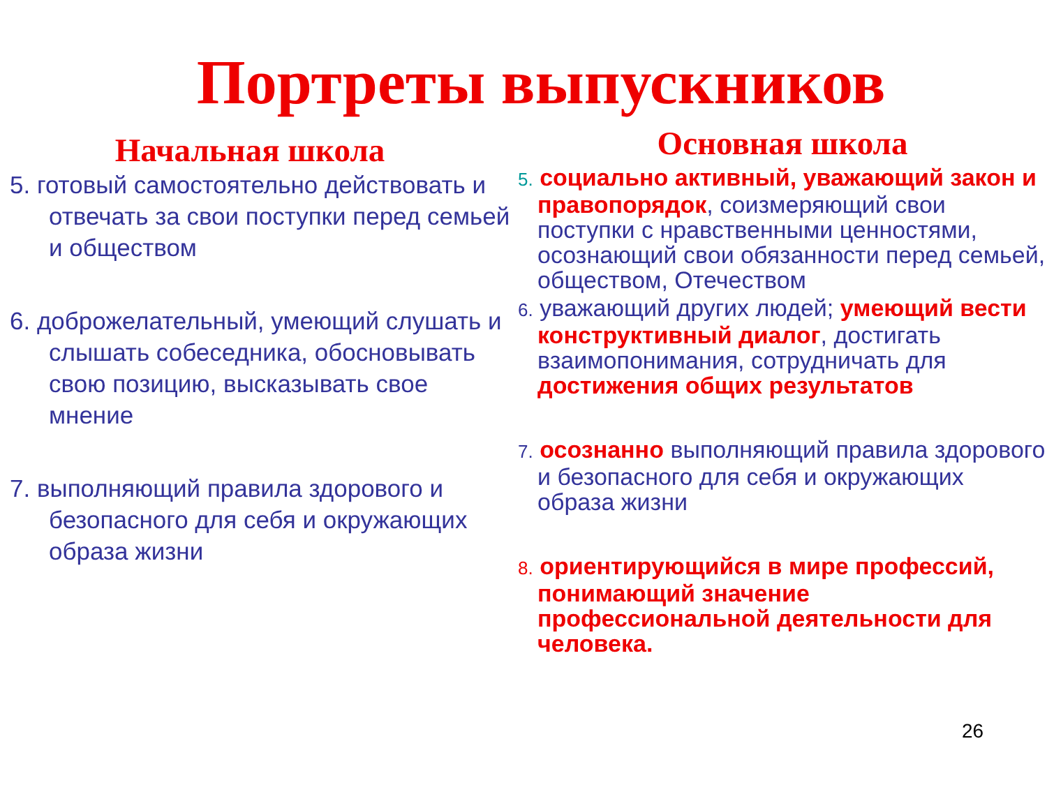Портреты выпускников
Начальная школа
5. готовый самостоятельно действовать и отвечать за свои поступки перед семьей и обществом
6. доброжелательный, умеющий слушать и слышать собеседника, обосновывать свою позицию, высказывать свое мнение
7. выполняющий правила здорового и безопасного для себя и окружающих образа жизни
Основная школа
5. социально активный, уважающий закон и правопорядок, соизмеряющий свои поступки с нравственными ценностями, осознающий свои обязанности перед семьей, обществом, Отечеством
6. уважающий других людей; умеющий вести конструктивный диалог, достигать взаимопонимания, сотрудничать для достижения общих результатов
7. осознанно выполняющий правила здорового и безопасного для себя и окружающих образа жизни
8. ориентирующийся в мире профессий, понимающий значение профессиональной деятельности для человека.
26